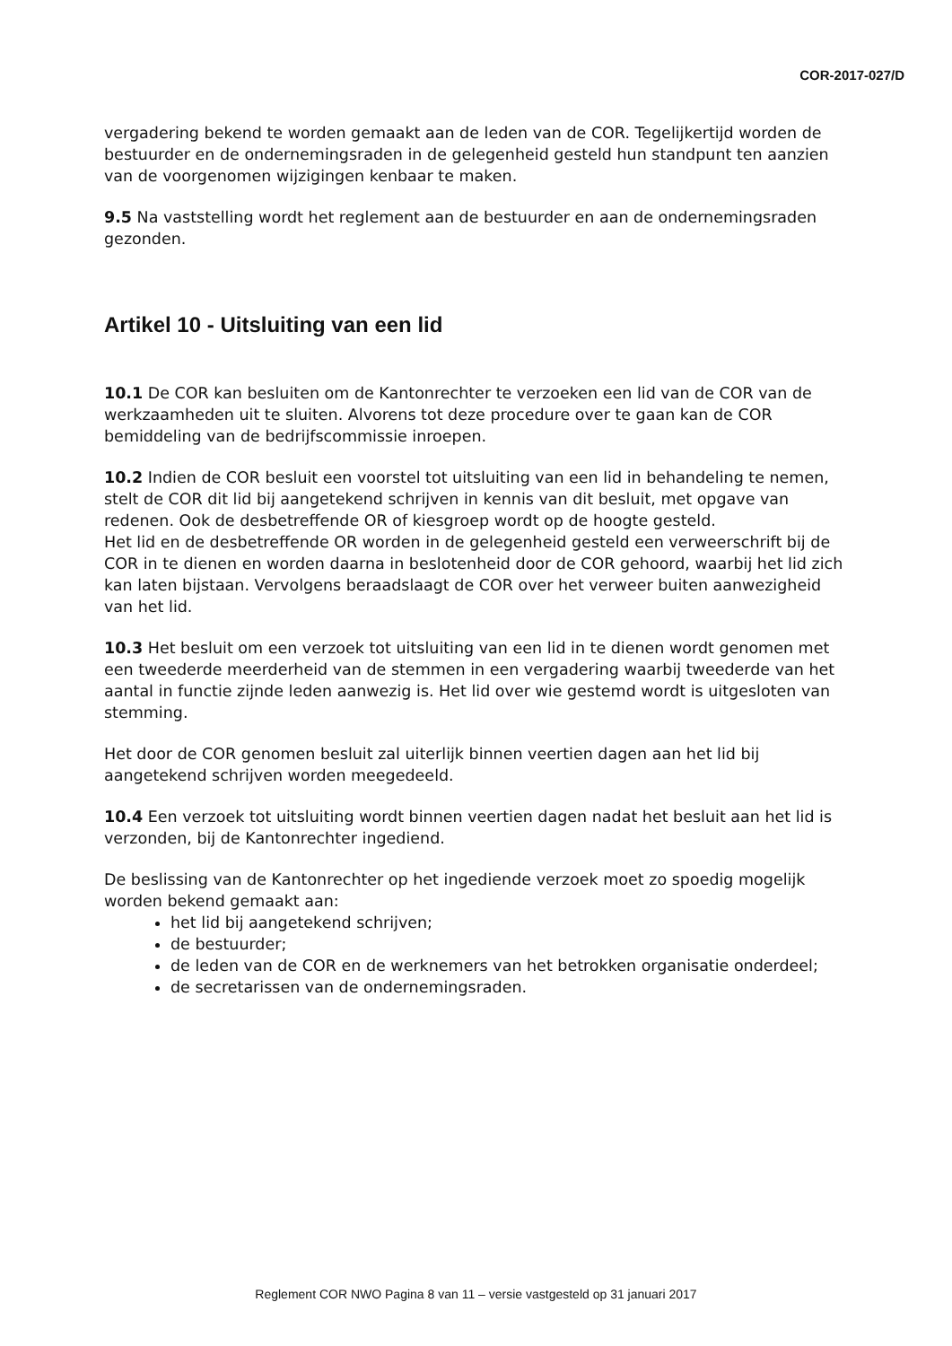COR-2017-027/D
vergadering bekend te worden gemaakt aan de leden van de COR. Tegelijkertijd worden de bestuurder en de ondernemingsraden in de gelegenheid gesteld hun standpunt ten aanzien van de voorgenomen wijzigingen kenbaar te maken.
9.5 Na vaststelling wordt het reglement aan de bestuurder en aan de ondernemingsraden gezonden.
Artikel 10 - Uitsluiting van een lid
10.1 De COR kan besluiten om de Kantonrechter te verzoeken een lid van de COR van de werkzaamheden uit te sluiten. Alvorens tot deze procedure over te gaan kan de COR bemiddeling van de bedrijfscommissie inroepen.
10.2 Indien de COR besluit een voorstel tot uitsluiting van een lid in behandeling te nemen, stelt de COR dit lid bij aangetekend schrijven in kennis van dit besluit, met opgave van redenen. Ook de desbetreffende OR of kiesgroep wordt op de hoogte gesteld.
Het lid en de desbetreffende OR worden in de gelegenheid gesteld een verweerschrift bij de COR in te dienen en worden daarna in beslotenheid door de COR gehoord, waarbij het lid zich kan laten bijstaan. Vervolgens beraadslaagt de COR over het verweer buiten aanwezigheid van het lid.
10.3 Het besluit om een verzoek tot uitsluiting van een lid in te dienen wordt genomen met een tweederde meerderheid van de stemmen in een vergadering waarbij tweederde van het aantal in functie zijnde leden aanwezig is. Het lid over wie gestemd wordt is uitgesloten van stemming.
Het door de COR genomen besluit zal uiterlijk binnen veertien dagen aan het lid bij aangetekend schrijven worden meegedeeld.
10.4 Een verzoek tot uitsluiting wordt binnen veertien dagen nadat het besluit aan het lid is verzonden, bij de Kantonrechter ingediend.
De beslissing van de Kantonrechter op het ingediende verzoek moet zo spoedig mogelijk worden bekend gemaakt aan:
het lid bij aangetekend schrijven;
de bestuurder;
de leden van de COR en de werknemers van het betrokken organisatie onderdeel;
de secretarissen van de ondernemingsraden.
Reglement COR NWO Pagina 8 van 11 – versie vastgesteld op 31 januari 2017